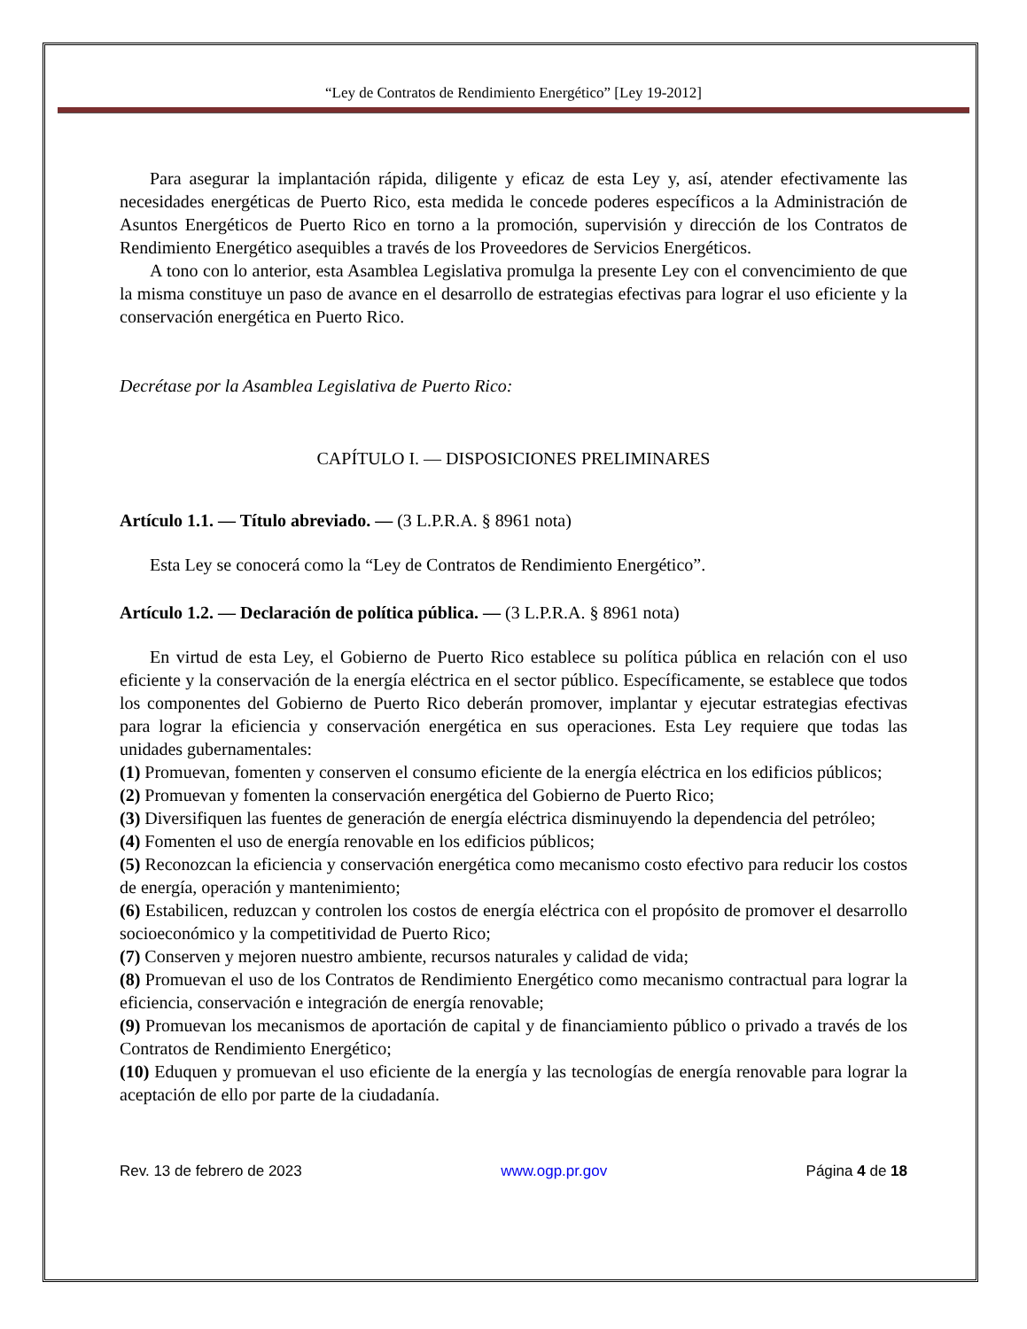“Ley de Contratos de Rendimiento Energético” [Ley 19-2012]
Para asegurar la implantación rápida, diligente y eficaz de esta Ley y, así, atender efectivamente las necesidades energéticas de Puerto Rico, esta medida le concede poderes específicos a la Administración de Asuntos Energéticos de Puerto Rico en torno a la promoción, supervisión y dirección de los Contratos de Rendimiento Energético asequibles a través de los Proveedores de Servicios Energéticos.
A tono con lo anterior, esta Asamblea Legislativa promulga la presente Ley con el convencimiento de que la misma constituye un paso de avance en el desarrollo de estrategias efectivas para lograr el uso eficiente y la conservación energética en Puerto Rico.
Decrétase por la Asamblea Legislativa de Puerto Rico:
CAPÍTULO I. — DISPOSICIONES PRELIMINARES
Artículo 1.1. — Título abreviado. — (3 L.P.R.A. § 8961 nota)
Esta Ley se conocerá como la “Ley de Contratos de Rendimiento Energético”.
Artículo 1.2. — Declaración de política pública. — (3 L.P.R.A. § 8961 nota)
En virtud de esta Ley, el Gobierno de Puerto Rico establece su política pública en relación con el uso eficiente y la conservación de la energía eléctrica en el sector público. Específicamente, se establece que todos los componentes del Gobierno de Puerto Rico deberán promover, implantar y ejecutar estrategias efectivas para lograr la eficiencia y conservación energética en sus operaciones. Esta Ley requiere que todas las unidades gubernamentales:
(1) Promuevan, fomenten y conserven el consumo eficiente de la energía eléctrica en los edificios públicos;
(2) Promuevan y fomenten la conservación energética del Gobierno de Puerto Rico;
(3) Diversifiquen las fuentes de generación de energía eléctrica disminuyendo la dependencia del petróleo;
(4) Fomenten el uso de energía renovable en los edificios públicos;
(5) Reconozcan la eficiencia y conservación energética como mecanismo costo efectivo para reducir los costos de energía, operación y mantenimiento;
(6) Estabilicen, reduzcan y controlen los costos de energía eléctrica con el propósito de promover el desarrollo socioeconómico y la competitividad de Puerto Rico;
(7) Conserven y mejoren nuestro ambiente, recursos naturales y calidad de vida;
(8) Promuevan el uso de los Contratos de Rendimiento Energético como mecanismo contractual para lograr la eficiencia, conservación e integración de energía renovable;
(9) Promuevan los mecanismos de aportación de capital y de financiamiento público o privado a través de los Contratos de Rendimiento Energético;
(10) Eduquen y promuevan el uso eficiente de la energía y las tecnologías de energía renovable para lograr la aceptación de ello por parte de la ciudadanía.
Rev. 13 de febrero de 2023 www.ogp.pr.gov Página 4 de 18